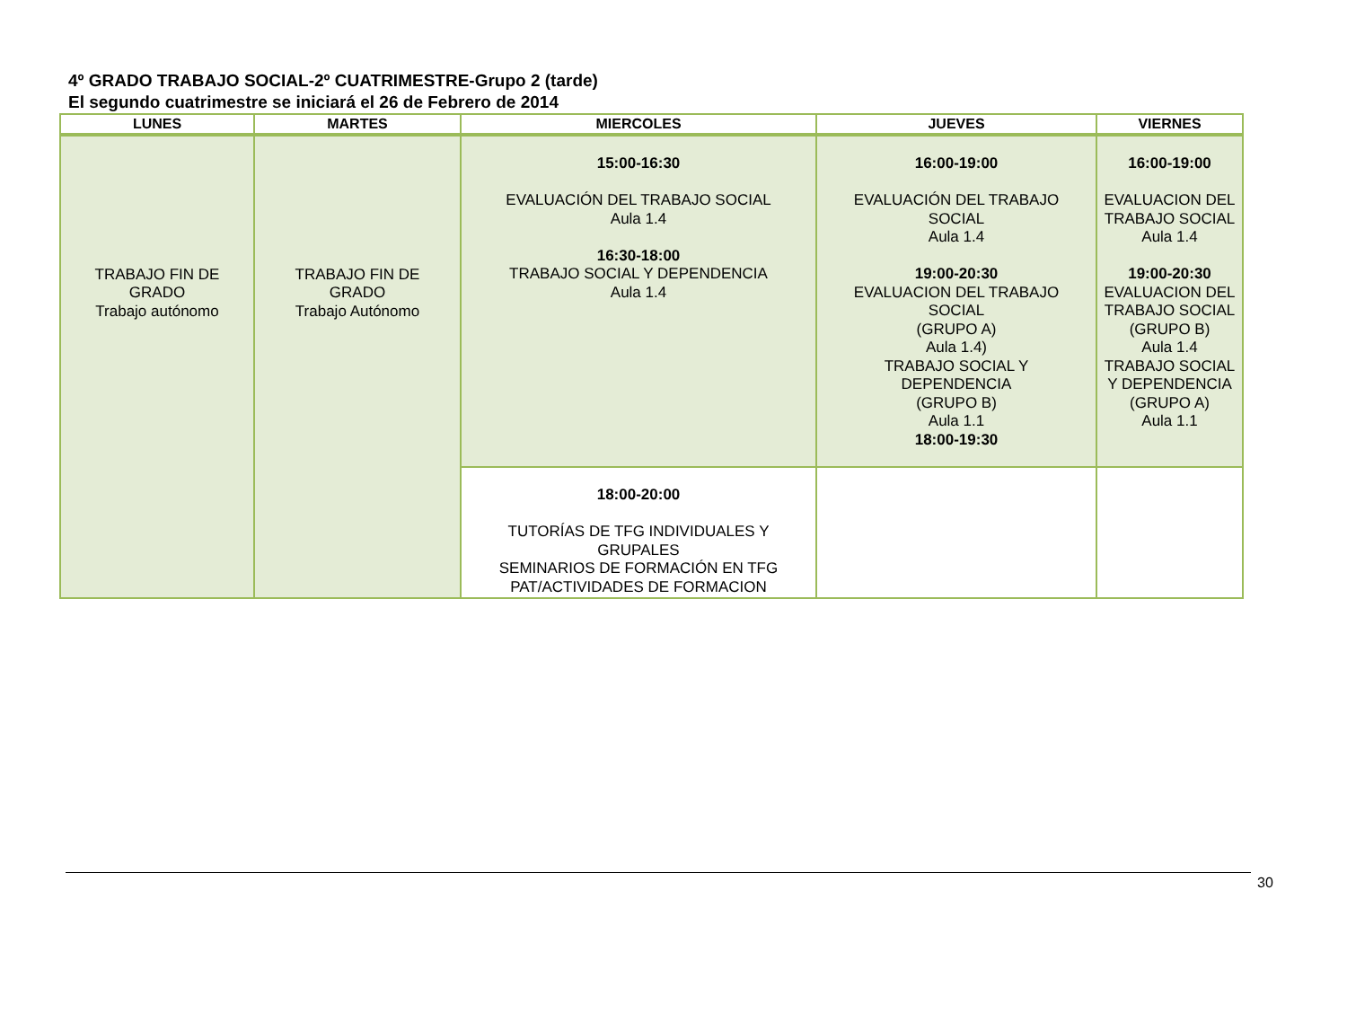4º GRADO TRABAJO SOCIAL-2º CUATRIMESTRE-Grupo 2 (tarde)
El segundo cuatrimestre se iniciará el 26 de Febrero de 2014
| LUNES | MARTES | MIERCOLES | JUEVES | VIERNES |
| --- | --- | --- | --- | --- |
| TRABAJO FIN DE GRADO Trabajo autónomo | TRABAJO FIN DE GRADO Trabajo Autónomo | 15:00-16:30 EVALUACIÓN DEL TRABAJO SOCIAL Aula 1.4 16:30-18:00 TRABAJO SOCIAL Y DEPENDENCIA Aula 1.4 | 16:00-19:00 EVALUACIÓN DEL TRABAJO SOCIAL Aula 1.4 19:00-20:30 EVALUACION DEL TRABAJO SOCIAL (GRUPO A) Aula 1.4) TRABAJO SOCIAL Y DEPENDENCIA (GRUPO B) Aula 1.1 18:00-19:30 | 16:00-19:00 EVALUACION DEL TRABAJO SOCIAL Aula 1.4 19:00-20:30 EVALUACION DEL TRABAJO SOCIAL (GRUPO B) Aula 1.4 TRABAJO SOCIAL Y DEPENDENCIA (GRUPO A) Aula 1.1 |
| | | 18:00-20:00 TUTORÍAS DE TFG INDIVIDUALES Y GRUPALES SEMINARIOS DE FORMACIÓN EN TFG PAT/ACTIVIDADES DE FORMACION | | |
30